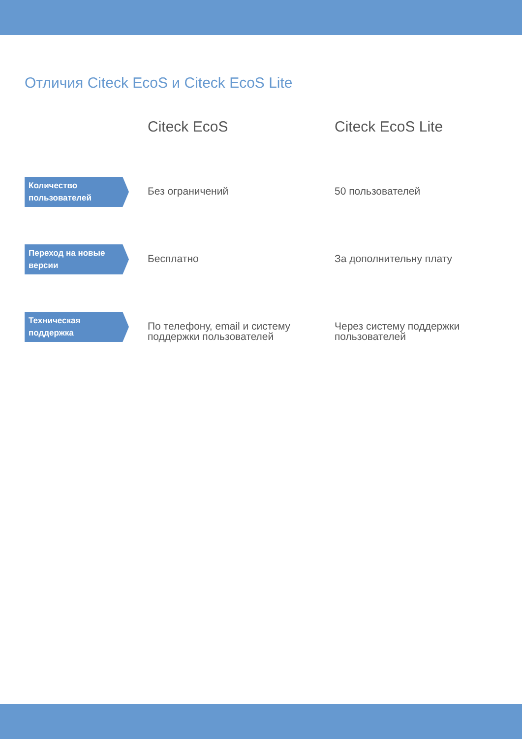Отличия Citeck EcoS и Citeck EcoS Lite
| | Citeck EcoS | Citeck EcoS Lite |
| --- | --- | --- |
| Количество пользователей | Без ограничений | 50 пользователей |
| Переход на новые версии | Бесплатно | За дополнительну плату |
| Техническая поддержка | По телефону, email и систему поддержки пользователей | Через систему поддержки пользователей |